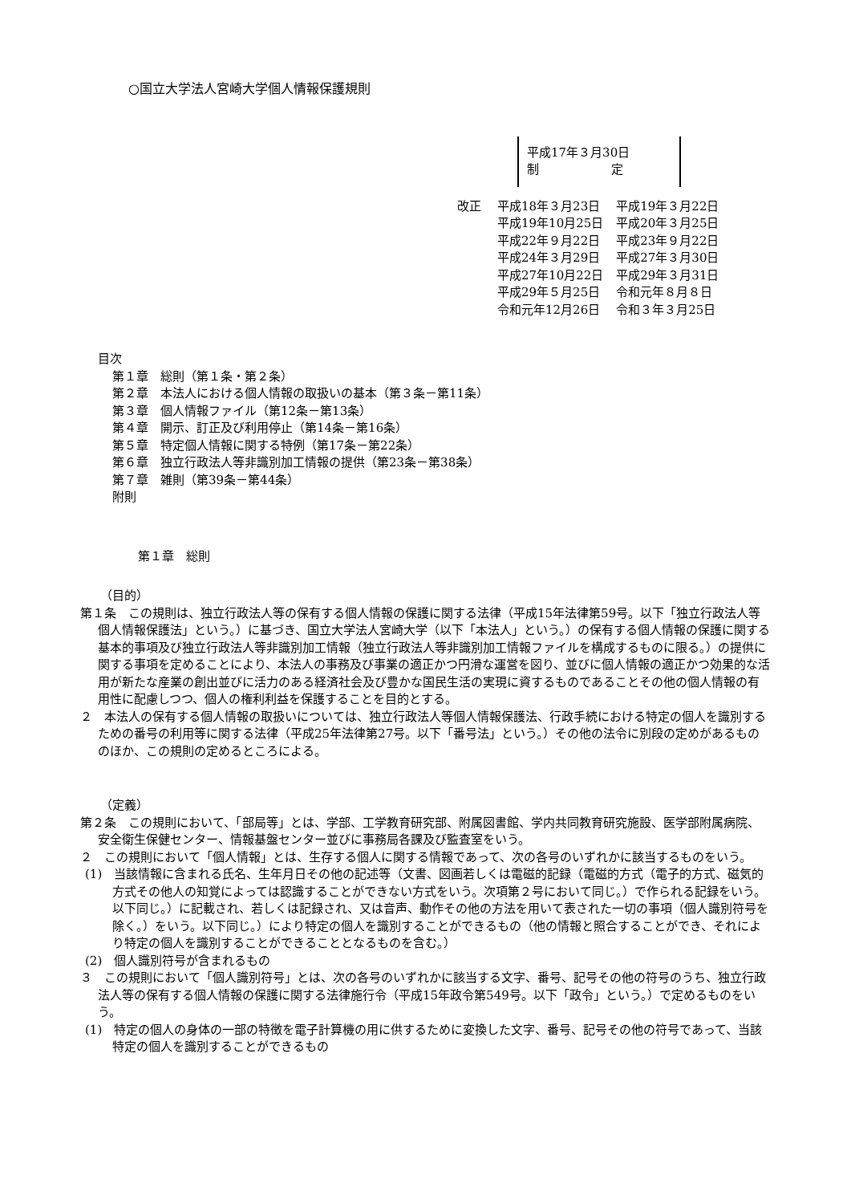○国立大学法人宮崎大学個人情報保護規則
平成17年３月30日
制　　　　　　定
改正
| 平成18年３月23日 | 平成19年３月22日 |
| 平成19年10月25日 | 平成20年３月25日 |
| 平成22年９月22日 | 平成23年９月22日 |
| 平成24年３月29日 | 平成27年３月30日 |
| 平成27年10月22日 | 平成29年３月31日 |
| 平成29年５月25日 | 令和元年８月８日 |
| 令和元年12月26日 | 令和３年３月25日 |
目次
第１章　総則（第１条・第２条）
第２章　本法人における個人情報の取扱いの基本（第３条－第11条）
第３章　個人情報ファイル（第12条－第13条）
第４章　開示、訂正及び利用停止（第14条－第16条）
第５章　特定個人情報に関する特例（第17条－第22条）
第６章　独立行政法人等非識別加工情報の提供（第23条－第38条）
第７章　雑則（第39条－第44条）
附則
第１章　総則
（目的）
第１条　この規則は、独立行政法人等の保有する個人情報の保護に関する法律（平成15年法律第59号。以下「独立行政法人等個人情報保護法」という。）に基づき、国立大学法人宮崎大学（以下「本法人」という。）の保有する個人情報の保護に関する基本的事項及び独立行政法人等非識別加工情報（独立行政法人等非識別加工情報ファイルを構成するものに限る。）の提供に関する事項を定めることにより、本法人の事務及び事業の適正かつ円滑な運営を図り、並びに個人情報の適正かつ効果的な活用が新たな産業の創出並びに活力のある経済社会及び豊かな国民生活の実現に資するものであることその他の個人情報の有用性に配慮しつつ、個人の権利利益を保護することを目的とする。
２　本法人の保有する個人情報の取扱いについては、独立行政法人等個人情報保護法、行政手続における特定の個人を識別するための番号の利用等に関する法律（平成25年法律第27号。以下「番号法」という。）その他の法令に別段の定めがあるもののほか、この規則の定めるところによる。
（定義）
第２条　この規則において、「部局等」とは、学部、工学教育研究部、附属図書館、学内共同教育研究施設、医学部附属病院、安全衛生保健センター、情報基盤センター並びに事務局各課及び監査室をいう。
２　この規則において「個人情報」とは、生存する個人に関する情報であって、次の各号のいずれかに該当するものをいう。
(1)　当該情報に含まれる氏名、生年月日その他の記述等（文書、図画若しくは電磁的記録（電磁的方式（電子的方式、磁気的方式その他人の知覚によっては認識することができない方式をいう。次項第２号において同じ。）で作られる記録をいう。以下同じ。）に記載され、若しくは記録され、又は音声、動作その他の方法を用いて表された一切の事項（個人識別符号を除く。）をいう。以下同じ。）により特定の個人を識別することができるもの（他の情報と照合することができ、それにより特定の個人を識別することができることとなるものを含む。）
(2)　個人識別符号が含まれるもの
３　この規則において「個人識別符号」とは、次の各号のいずれかに該当する文字、番号、記号その他の符号のうち、独立行政法人等の保有する個人情報の保護に関する法律施行令（平成15年政令第549号。以下「政令」という。）で定めるものをいう。
(1)　特定の個人の身体の一部の特徴を電子計算機の用に供するために変換した文字、番号、記号その他の符号であって、当該特定の個人を識別することができるもの